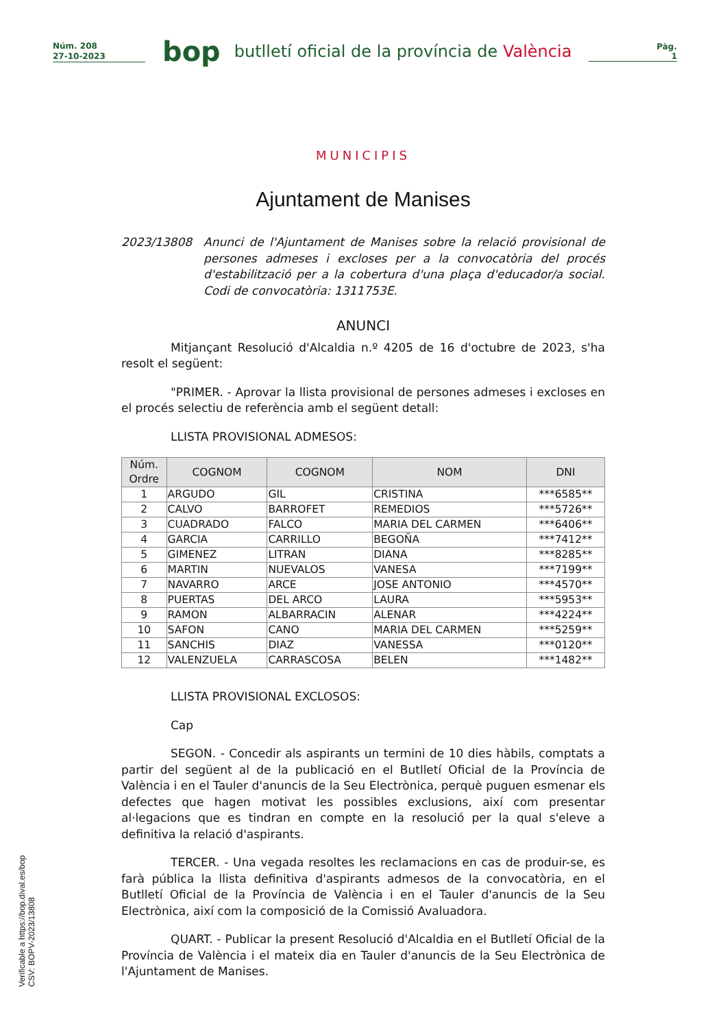Núm. 208
27-10-2023
bop
butlletí oficial de la província de València
Pàg.
1
MUNICIPIS
Ajuntament de Manises
2023/13808 Anunci de l'Ajuntament de Manises sobre la relació provisional de persones admeses i excloses per a la convocatòria del procés d'estabilització per a la cobertura d'una plaça d'educador/a social. Codi de convocatòria: 1311753E.
ANUNCI
Mitjançant Resolució d'Alcaldia n.º 4205 de 16 d'octubre de 2023, s'ha resolt el següent:
"PRIMER. - Aprovar la llista provisional de persones admeses i excloses en el procés selectiu de referència amb el següent detall:
LLISTA PROVISIONAL ADMESOS:
| Núm. Ordre | COGNOM | COGNOM | NOM | DNI |
| --- | --- | --- | --- | --- |
| 1 | ARGUDO | GIL | CRISTINA | ***6585** |
| 2 | CALVO | BARROFET | REMEDIOS | ***5726** |
| 3 | CUADRADO | FALCO | MARIA DEL CARMEN | ***6406** |
| 4 | GARCIA | CARRILLO | BEGOÑA | ***7412** |
| 5 | GIMENEZ | LITRAN | DIANA | ***8285** |
| 6 | MARTIN | NUEVALOS | VANESA | ***7199** |
| 7 | NAVARRO | ARCE | JOSE ANTONIO | ***4570** |
| 8 | PUERTAS | DEL ARCO | LAURA | ***5953** |
| 9 | RAMON | ALBARRACIN | ALENAR | ***4224** |
| 10 | SAFON | CANO | MARIA DEL CARMEN | ***5259** |
| 11 | SANCHIS | DIAZ | VANESSA | ***0120** |
| 12 | VALENZUELA | CARRASCOSA | BELEN | ***1482** |
LLISTA PROVISIONAL EXCLOSOS:
Cap
SEGON. - Concedir als aspirants un termini de 10 dies hàbils, comptats a partir del següent al de la publicació en el Butlletí Oficial de la Província de València i en el Tauler d'anuncis de la Seu Electrònica, perquè puguen esmenar els defectes que hagen motivat les possibles exclusions, així com presentar al·legacions que es tindran en compte en la resolució per la qual s'eleve a definitiva la relació d'aspirants.
TERCER. - Una vegada resoltes les reclamacions en cas de produir-se, es farà pública la llista definitiva d'aspirants admesos de la convocatòria, en el Butlletí Oficial de la Província de València i en el Tauler d'anuncis de la Seu Electrònica, així com la composició de la Comissió Avaluadora.
QUART. - Publicar la present Resolució d'Alcaldia en el Butlletí Oficial de la Província de València i el mateix dia en Tauler d'anuncis de la Seu Electrònica de l'Ajuntament de Manises.
Verificable a https://bop.dival.es/bop
CSV: BOPV-2023/13808